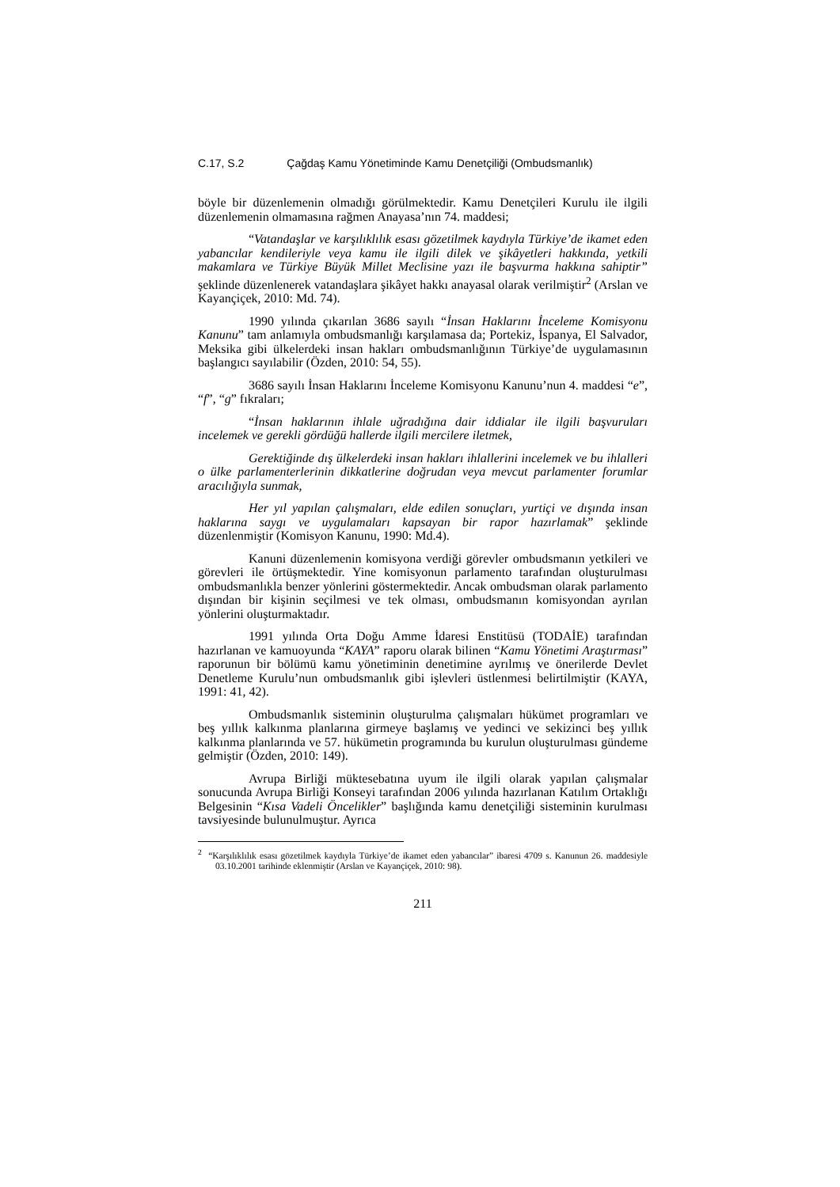C.17, S.2 Çağdaş Kamu Yönetiminde Kamu Denetçiliği (Ombudsmanlık)
böyle bir düzenlemenin olmadığı görülmektedir. Kamu Denetçileri Kurulu ile ilgili düzenlemenin olmamasına rağmen Anayasa’nın 74. maddesi;
“Vatandaşlar ve karşılıklılık esası gözetilmek kaydıyla Türkiye’de ikamet eden yabancılar kendileriyle veya kamu ile ilgili dilek ve şikâyetleri hakkında, yetkili makamlara ve Türkiye Büyük Millet Meclisine yazı ile başvurma hakkına sahiptir” şeklinde düzenlenerek vatandaşlara şikâyet hakkı anayasal olarak verilmiştir<sup>2</sup> (Arslan ve Kayançiçek, 2010: Md. 74).
1990 yılında çıkarılan 3686 sayılı “İnsan Haklarını İnceleme Komisyonu Kanunu” tam anlamıyla ombudsmanlığı karşılamasa da; Portekiz, İspanya, El Salvador, Meksika gibi ülkelerdeki insan hakları ombudsmanlığının Türkiye’de uygulamasının başlangıcı sayılabilir (Özden, 2010: 54, 55).
3686 sayılı İnsan Haklarını İnceleme Komisyonu Kanunu’nun 4. maddesi “e”, “f”, “g” fıkraları;
“İnsan haklarının ihlale uğradığına dair iddialar ile ilgili başvuruları incelemek ve gerekli gördüğü hallerde ilgili mercilere iletmek,
Gerektiğinde dış ülkelerdeki insan hakları ihlallerini incelemek ve bu ihlalleri o ülke parlamenterlerinin dikkatlerine doğrudan veya mevcut parlamenter forumlar aracılığıyla sunmak,
Her yıl yapılan çalışmaları, elde edilen sonuçları, yurtiçi ve dışında insan haklarına saygı ve uygulamaları kapsayan bir rapor hazırlamak” şeklinde düzenlenmiştir (Komisyon Kanunu, 1990: Md.4).
Kanuni düzenlemenin komisyona verdiği görevler ombudsmanın yetkileri ve görevleri ile örtüşmektedir. Yine komisyonun parlamento tarafından oluşturulması ombudsmanlıkla benzer yönlerini göstermektedir. Ancak ombudsman olarak parlamento dışından bir kişinin seçilmesi ve tek olması, ombudsmanın komisyondan ayrılan yönlerini oluşturmaktadır.
1991 yılında Orta Doğu Amme İdaresi Enstitüsü (TODAİE) tarafından hazırlanan ve kamuoyunda “KAYA” raporu olarak bilinen “Kamu Yönetimi Araştırması” raporunun bir bölümü kamu yönetiminin denetimine ayrılmış ve önerilerde Devlet Denetleme Kurulu’nun ombudsmanlık gibi işlevleri üstlenmesi belirtilmiştir (KAYA, 1991: 41, 42).
Ombudsmanlık sisteminin oluşturulma çalışmaları hükümet programları ve beş yıllık kalkınma planlarına girmeye başlamış ve yedinci ve sekizinci beş yıllık kalkınma planlarında ve 57. hükümetin programında bu kurulun oluşturulması gündeme gelmiştir (Özden, 2010: 149).
Avrupa Birliği müktesebatına uyum ile ilgili olarak yapılan çalışmalar sonucunda Avrupa Birliği Konseyi tarafından 2006 yılında hazırlanan Katılım Ortaklığı Belgesinin “Kısa Vadeli Öncelikler” başlığında kamu denetçiliği sisteminin kurulması tavsiyesinde bulunulmuştur. Ayrıca
<sup>2</sup> “Karşılıklılık esası gözetilmek kaydıyla Türkiye’de ikamet eden yabancılar” ibaresi 4709 s. Kanunun 26. maddesiyle 03.10.2001 tarihinde eklenmiştir (Arslan ve Kayançiçek, 2010: 98).
211